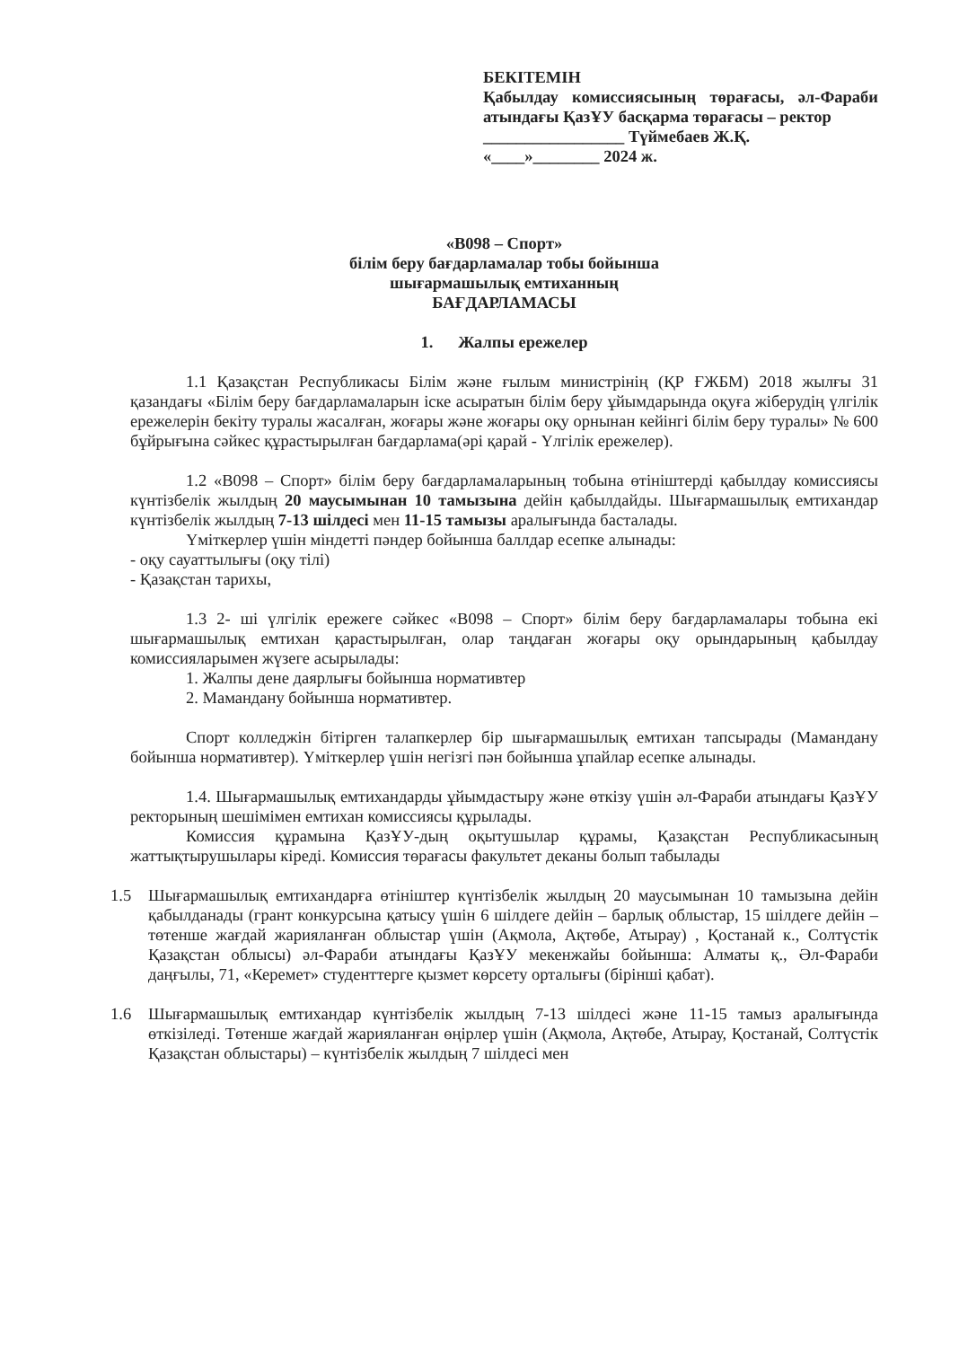БЕКІТЕМІН
Қабылдау комиссиясының төрағасы, әл-Фараби атындағы ҚазҰУ басқарма төрағасы – ректор
_________________ Түймебаев Ж.Қ.
«____»________ 2024 ж.
«В098 – Спорт»
білім беру бағдарламалар тобы бойынша
шығармашылық емтиханның
БАҒДАРЛАМАСЫ
1. Жалпы ережелер
1.1 Қазақстан Республикасы Білім және ғылым министрінің (ҚР ҒЖБМ) 2018 жылғы 31 қазандағы «Білім беру бағдарламаларын іске асыратын білім беру ұйымдарында оқуға жіберудің үлгілік ережелерін бекіту туралы жасалған, жоғары және жоғары оқу орнынан кейінгі білім беру туралы» № 600 бұйрығына сәйкес құрастырылған бағдарлама(әрі қарай - Үлгілік ережелер).
1.2 «В098 – Спорт» білім беру бағдарламаларының тобына өтініштерді қабылдау комиссиясы күнтізбелік жылдың 20 маусымынан 10 тамызына дейін қабылдайды. Шығармашылық емтихандар күнтізбелік жылдың 7-13 шілдесі мен 11-15 тамызы аралығында басталады.
Үміткерлер үшін міндетті пәндер бойынша баллдар есепке алынады:
- оқу сауаттылығы (оқу тілі)
- Қазақстан тарихы,
1.3 2- ші үлгілік ережеге сәйкес «В098 – Спорт» білім беру бағдарламалары тобына екі шығармашылық емтихан қарастырылған, олар таңдаған жоғары оқу орындарының қабылдау комиссияларымен жүзеге асырылады:
1. Жалпы дене даярлығы бойынша нормативтер
2. Мамандану бойынша нормативтер.
Спорт колледжін бітірген талапкерлер бір шығармашылық емтихан тапсырады (Мамандану бойынша нормативтер). Үміткерлер үшін негізгі пән бойынша ұпайлар есепке алынады.
1.4. Шығармашылық емтихандарды ұйымдастыру және өткізу үшін әл-Фараби атындағы ҚазҰУ ректорының шешімімен емтихан комиссиясы құрылады.
Комиссия құрамына ҚазҰУ-дың оқытушылар құрамы, Қазақстан Республикасының жаттықтырушылары кіреді. Комиссия төрағасы факультет деканы болып табылады
1.5 Шығармашылық емтихандарға өтініштер күнтізбелік жылдың 20 маусымынан 10 тамызына дейін қабылданады (грант конкурсына қатысу үшін 6 шілдеге дейін – барлық облыстар, 15 шілдеге дейін – төтенше жағдай жарияланған облыстар үшін (Ақмола, Ақтөбе, Атырау) , Қостанай к., Солтүстік Қазақстан облысы) әл-Фараби атындағы ҚазҰУ мекенжайы бойынша: Алматы қ., Әл-Фараби даңғылы, 71, «Керемет» студенттерге қызмет көрсету орталығы (бірінші қабат).
1.6 Шығармашылық емтихандар күнтізбелік жылдың 7-13 шілдесі және 11-15 тамыз аралығында өткізіледі. Төтенше жағдай жарияланған өңірлер үшін (Ақмола, Ақтөбе, Атырау, Қостанай, Солтүстік Қазақстан облыстары) – күнтізбелік жылдың 7 шілдесі мен